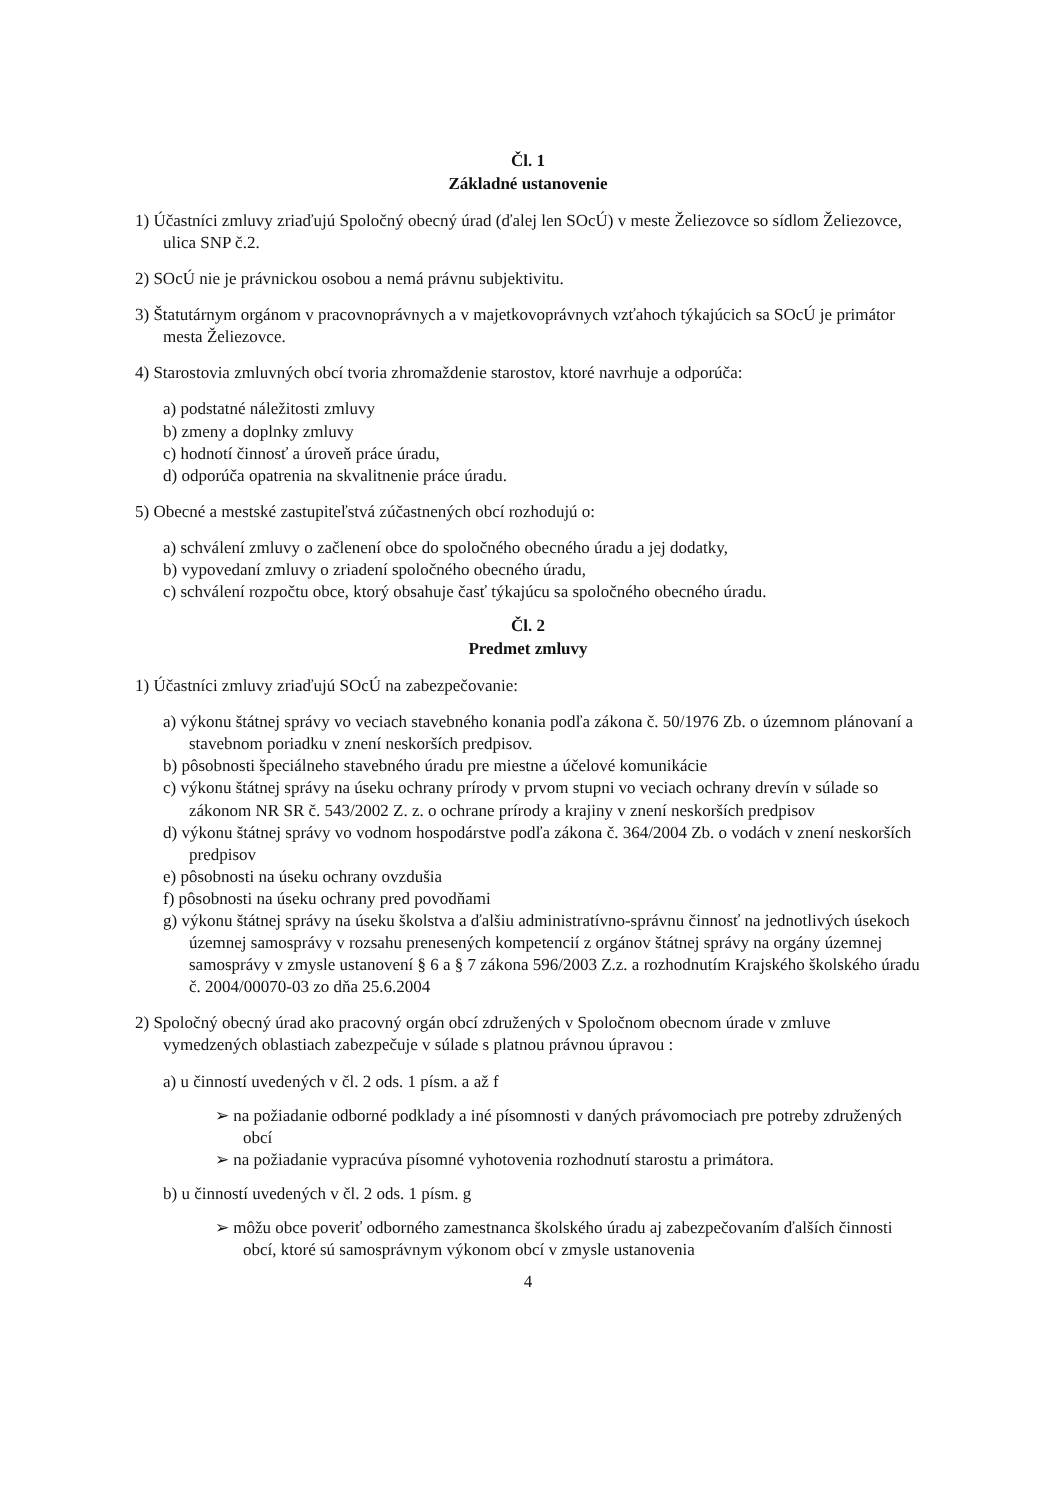Čl. 1
Základné ustanovenie
1) Účastníci zmluvy zriaďujú Spoločný obecný úrad (ďalej len SOcÚ) v meste Želiezovce so sídlom Želiezovce, ulica SNP č.2.
2) SOcÚ nie je právnickou osobou a nemá právnu subjektivitu.
3) Štatutárnym orgánom v pracovnoprávnych a v majetkovoprávnych vzťahoch týkajúcich sa SOcÚ je primátor mesta Želiezovce.
4) Starostovia zmluvných obcí tvoria zhromaždenie starostov, ktoré navrhuje a odporúča:
a) podstatné náležitosti zmluvy
b) zmeny a doplnky zmluvy
c) hodnotí činnosť a úroveň práce úradu,
d) odporúča opatrenia na skvalitnenie práce úradu.
5) Obecné a mestské zastupiteľstvá zúčastnených obcí rozhodujú o:
a) schválení zmluvy o začlenení obce do spoločného obecného úradu a jej dodatky,
b) vypovedaní zmluvy o zriadení spoločného obecného úradu,
c) schválení rozpočtu obce, ktorý obsahuje časť týkajúcu sa spoločného obecného úradu.
Čl. 2
Predmet zmluvy
1) Účastníci zmluvy zriaďujú SOcÚ na zabezpečovanie:
a) výkonu štátnej správy vo veciach stavebného konania podľa zákona č. 50/1976 Zb. o územnom plánovaní a stavebnom poriadku v znení neskorších predpisov.
b) pôsobnosti špeciálneho stavebného úradu pre miestne a účelové komunikácie
c) výkonu štátnej správy na úseku ochrany prírody v prvom stupni vo veciach ochrany drevín v súlade so zákonom NR SR č. 543/2002 Z. z. o ochrane prírody a krajiny v znení neskorších predpisov
d) výkonu štátnej správy vo vodnom hospodárstve podľa zákona č. 364/2004 Zb. o vodách v znení neskorších predpisov
e) pôsobnosti na úseku ochrany ovzdušia
f) pôsobnosti na úseku ochrany pred povodňami
g) výkonu štátnej správy na úseku školstva a ďalšiu administratívno-správnu činnosť na jednotlivých úsekoch územnej samosprávy v rozsahu prenesených kompetencií z orgánov štátnej správy na orgány územnej samosprávy v zmysle ustanovení § 6 a § 7 zákona 596/2003 Z.z. a rozhodnutím Krajského školského úradu č. 2004/00070-03 zo dňa 25.6.2004
2) Spoločný obecný úrad ako pracovný orgán obcí združených v Spoločnom obecnom úrade v zmluve vymedzených oblastiach zabezpečuje v súlade s platnou právnou úpravou :
a) u činností uvedených v čl. 2 ods. 1 písm. a až f
➢ na požiadanie odborné podklady a iné písomnosti v daných právomociach pre potreby združených obcí
➢ na požiadanie vypracúva písomné vyhotovenia rozhodnutí starostu a primátora.
b) u činností uvedených v čl. 2 ods. 1 písm. g
➢ môžu obce poveriť odborného zamestnanca školského úradu aj zabezpečovaním ďalších činnosti obcí, ktoré sú samosprávnym výkonom obcí v zmysle ustanovenia
4